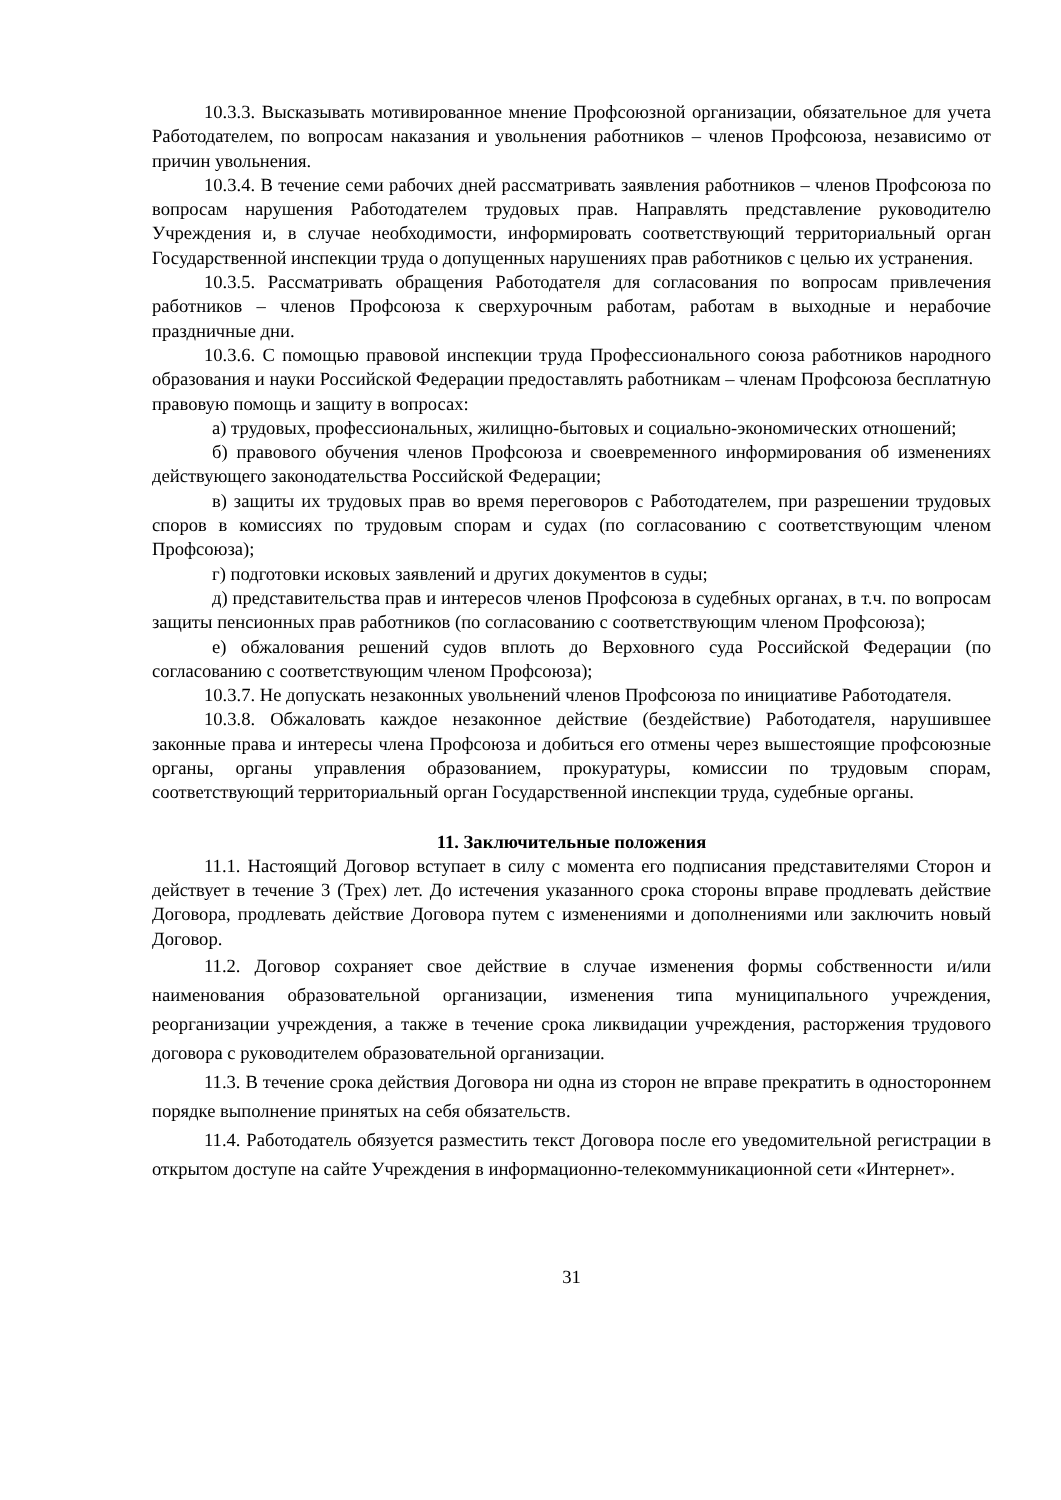10.3.3. Высказывать мотивированное мнение Профсоюзной организации, обязательное для учета Работодателем, по вопросам наказания и увольнения работников – членов Профсоюза, независимо от причин увольнения.
10.3.4. В течение семи рабочих дней рассматривать заявления работников – членов Профсоюза по вопросам нарушения Работодателем трудовых прав. Направлять представление руководителю Учреждения и, в случае необходимости, информировать соответствующий территориальный орган Государственной инспекции труда о допущенных нарушениях прав работников с целью их устранения.
10.3.5. Рассматривать обращения Работодателя для согласования по вопросам привлечения работников – членов Профсоюза к сверхурочным работам, работам в выходные и нерабочие праздничные дни.
10.3.6. С помощью правовой инспекции труда Профессионального союза работников народного образования и науки Российской Федерации предоставлять работникам – членам Профсоюза бесплатную правовую помощь и защиту в вопросах:
а) трудовых, профессиональных, жилищно-бытовых и социально-экономических отношений;
б) правового обучения членов Профсоюза и своевременного информирования об изменениях действующего законодательства Российской Федерации;
в) защиты их трудовых прав во время переговоров с Работодателем, при разрешении трудовых споров в комиссиях по трудовым спорам и судах (по согласованию с соответствующим членом Профсоюза);
г) подготовки исковых заявлений и других документов в суды;
д) представительства прав и интересов членов Профсоюза в судебных органах, в т.ч. по вопросам защиты пенсионных прав работников (по согласованию с соответствующим членом Профсоюза);
е) обжалования решений судов вплоть до Верховного суда Российской Федерации (по согласованию с соответствующим членом Профсоюза);
10.3.7. Не допускать незаконных увольнений членов Профсоюза по инициативе Работодателя.
10.3.8. Обжаловать каждое незаконное действие (бездействие) Работодателя, нарушившее законные права и интересы члена Профсоюза и добиться его отмены через вышестоящие профсоюзные органы, органы управления образованием, прокуратуры, комиссии по трудовым спорам, соответствующий территориальный орган Государственной инспекции труда, судебные органы.
11. Заключительные положения
11.1. Настоящий Договор вступает в силу с момента его подписания представителями Сторон и действует в течение 3 (Трех) лет. До истечения указанного срока стороны вправе продлевать действие Договора, продлевать действие Договора путем с изменениями и дополнениями или заключить новый Договор.
11.2. Договор сохраняет свое действие в случае изменения формы собственности и/или наименования образовательной организации, изменения типа муниципального учреждения, реорганизации учреждения, а также в течение срока ликвидации учреждения, расторжения трудового договора с руководителем образовательной организации.
11.3. В течение срока действия Договора ни одна из сторон не вправе прекратить в одностороннем порядке выполнение принятых на себя обязательств.
11.4. Работодатель обязуется разместить текст Договора после его уведомительной регистрации в открытом доступе на сайте Учреждения в информационно-телекоммуникационной сети «Интернет».
31